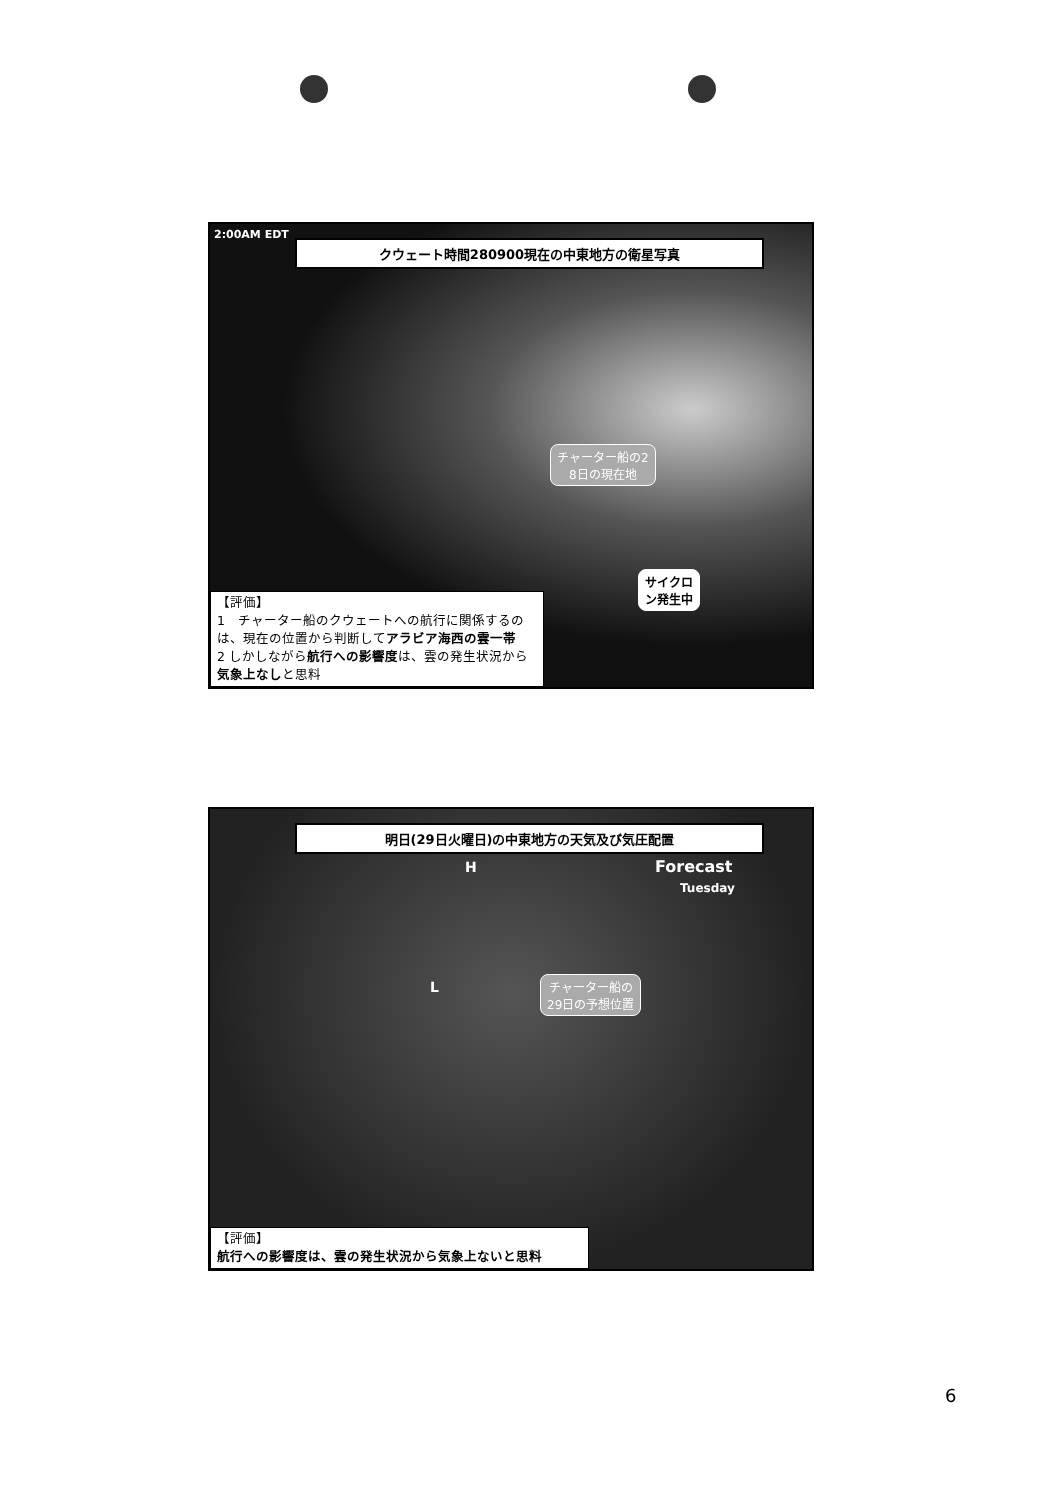2:00AM EDT
クウェート時間280900現在の中東地方の衛星写真
チャーター船の2
8日の現在地
サイクロ
ン発生中
【評価】
1　チャーター船のクウェートへの航行に関係するのは、現在の位置から判断してアラビア海西の雲一帯
2 しかしながら航行への影響度は、雲の発生状況から気象上なしと思料
明日(29日火曜日)の中東地方の天気及び気圧配置
H Forecast
Tuesday
L
チャーター船の
29日の予想位置
【評価】
航行への影響度は、雲の発生状況から気象上ないと思料
6